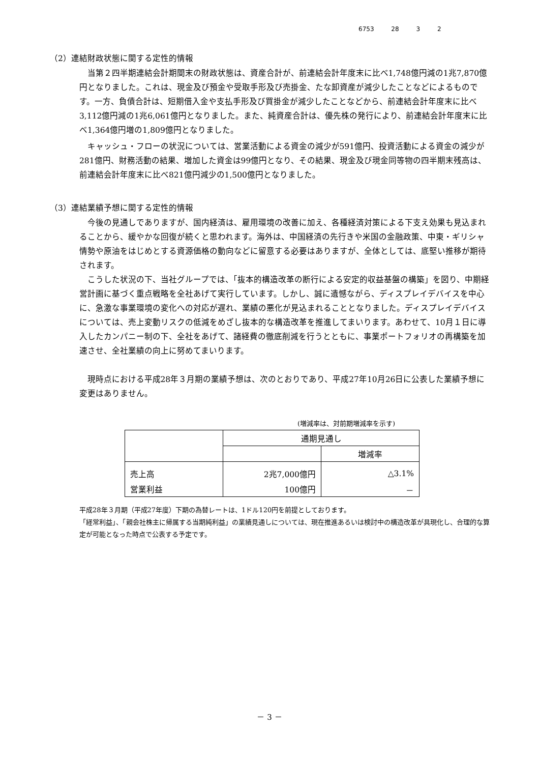6753 28 3 2
（2）連結財政状態に関する定性的情報
当第２四半期連結会計期間末の財政状態は、資産合計が、前連結会計年度末に比べ1,748億円減の1兆7,870億円となりました。これは、現金及び預金や受取手形及び売掛金、たな卸資産が減少したことなどによるものです。一方、負債合計は、短期借入金や支払手形及び買掛金が減少したことなどから、前連結会計年度末に比べ3,112億円減の1兆6,061億円となりました。また、純資産合計は、優先株の発行により、前連結会計年度末に比べ1,364億円増の1,809億円となりました。
キャッシュ・フローの状況については、営業活動による資金の減少が591億円、投資活動による資金の減少が281億円、財務活動の結果、増加した資金は99億円となり、その結果、現金及び現金同等物の四半期末残高は、前連結会計年度末に比べ821億円減少の1,500億円となりました。
（3）連結業績予想に関する定性的情報
今後の見通しでありますが、国内経済は、雇用環境の改善に加え、各種経済対策による下支え効果も見込まれることから、緩やかな回復が続くと思われます。海外は、中国経済の先行きや米国の金融政策、中東・ギリシャ情勢や原油をはじめとする資源価格の動向などに留意する必要はありますが、全体としては、底堅い推移が期待されます。
こうした状況の下、当社グループでは、「抜本的構造改革の断行による安定的収益基盤の構築」を図り、中期経営計画に基づく重点戦略を全社あげて実行しています。しかし、誠に遺憾ながら、ディスプレイデバイスを中心に、急激な事業環境の変化への対応が遅れ、業績の悪化が見込まれることとなりました。ディスプレイデバイスについては、売上変動リスクの低減をめざし抜本的な構造改革を推進してまいります。あわせて、10月１日に導入したカンパニー制の下、全社をあげて、諸経費の徹底削減を行うとともに、事業ポートフォリオの再構築を加速させ、全社業績の向上に努めてまいります。
現時点における平成28年３月期の業績予想は、次のとおりであり、平成27年10月26日に公表した業績予想に変更はありません。
(増減率は、対前期増減率を示す)
| | 通期見通し | |
| | | 増減率 |
| 売上高 | 2兆7,000億円 | △3.1% |
| 営業利益 | 100億円 | － |
平成28年３月期（平成27年度）下期の為替レートは、1ドル120円を前提としております。
「経常利益」、「親会社株主に帰属する当期純利益」の業績見通しについては、現在推進あるいは検討中の構造改革が具現化し、合理的な算定が可能となった時点で公表する予定です。
－ 3 －